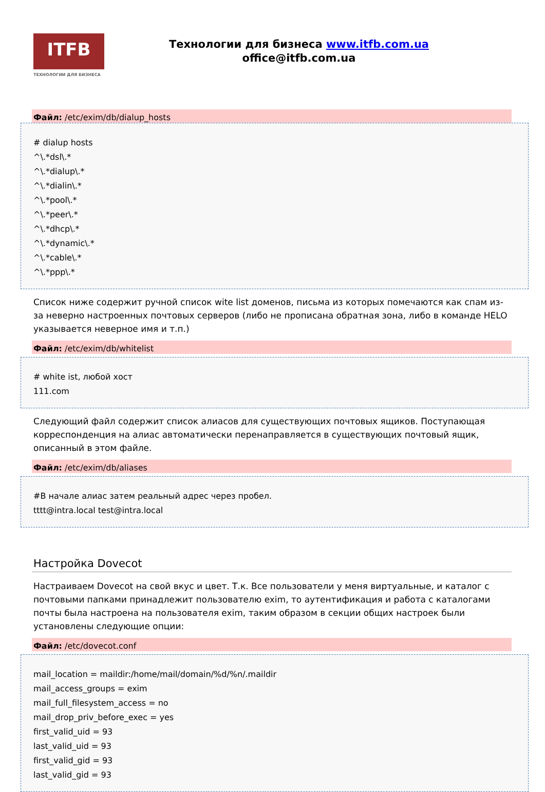ITFB
ТЕХНОЛОГИИ ДЛЯ БИЗНЕСА
Технологии для бизнеса www.itfb.com.ua
office@itfb.com.ua
Файл: /etc/exim/db/dialup_hosts
# dialup hosts
^\.*dsl\.*
^\.*dialup\.*
^\.*dialin\.*
^\.*pool\.*
^\.*peer\.*
^\.*dhcp\.*
^\.*dynamic\.*
^\.*cable\.*
^\.*ppp\.*
Список ниже содержит ручной список wite list доменов, письма из которых помечаются как спам из-за неверно настроенных почтовых серверов (либо не прописана обратная зона, либо в команде HELO указывается неверное имя и т.п.)
Файл: /etc/exim/db/whitelist
# white ist, любой хост
111.com
Следующий файл содержит список алиасов для существующих почтовых ящиков. Поступающая корреспонденция на алиас автоматически перенаправляется в существующих почтовый ящик, описанный в этом файле.
Файл: /etc/exim/db/aliases
#В начале алиас затем реальный адрес через пробел.
tttt@intra.local test@intra.local
Настройка Dovecot
Настраиваем Dovecot на свой вкус и цвет. Т.к. Все пользователи у меня виртуальные, и каталог с почтовыми папками принадлежит пользователю exim, то аутентификация и работа с каталогами почты была настроена на пользователя exim, таким образом в секции общих настроек были установлены следующие опции:
Файл: /etc/dovecot.conf
mail_location = maildir:/home/mail/domain/%d/%n/.maildir
mail_access_groups = exim
mail_full_filesystem_access = no
mail_drop_priv_before_exec = yes
first_valid_uid = 93
last_valid_uid = 93
first_valid_gid = 93
last_valid_gid = 93